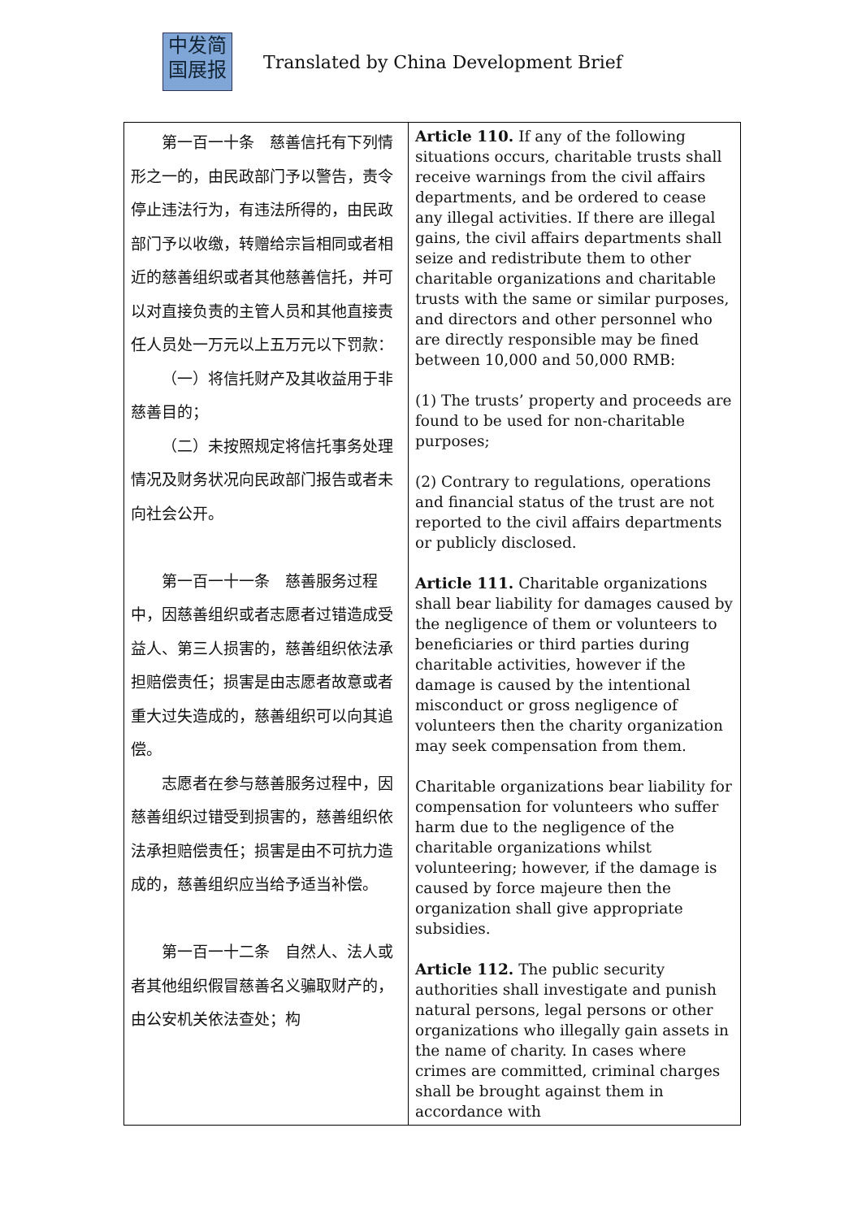中发简
国展报
Translated by China Development Brief
| 第一百一十条 慈善信托有下列情形之一的，由民政部门予以警告，责令停止违法行为，有违法所得的，由民政部门予以收缴，转赠给宗旨相同或者相近的慈善组织或者其他慈善信托，并可以对直接负责的主管人员和其他直接责任人员处一万元以上五万元以下罚款： （一）将信托财产及其收益用于非慈善目的； （二）未按照规定将信托事务处理情况及财务状况向民政部门报告或者未向社会公开。 第一百一十一条 慈善服务过程中，因慈善组织或者志愿者过错造成受益人、第三人损害的，慈善组织依法承担赔偿责任；损害是由志愿者故意或者重大过失造成的，慈善组织可以向其追偿。 志愿者在参与慈善服务过程中，因慈善组织过错受到损害的，慈善组织依法承担赔偿责任；损害是由不可抗力造成的，慈善组织应当给予适当补偿。 第一百一十二条 自然人、法人或者其他组织假冒慈善名义骗取财产的，由公安机关依法查处；构 | Article 110. If any of the following situations occurs, charitable trusts shall receive warnings from the civil affairs departments, and be ordered to cease any illegal activities. If there are illegal gains, the civil affairs departments shall seize and redistribute them to other charitable organizations and charitable trusts with the same or similar purposes, and directors and other personnel who are directly responsible may be fined between 10,000 and 50,000 RMB: (1) The trusts’ property and proceeds are found to be used for non-charitable purposes; (2) Contrary to regulations, operations and financial status of the trust are not reported to the civil affairs departments or publicly disclosed. Article 111. Charitable organizations shall bear liability for damages caused by the negligence of them or volunteers to beneficiaries or third parties during charitable activities, however if the damage is caused by the intentional misconduct or gross negligence of volunteers then the charity organization may seek compensation from them. Charitable organizations bear liability for compensation for volunteers who suffer harm due to the negligence of the charitable organizations whilst volunteering; however, if the damage is caused by force majeure then the organization shall give appropriate subsidies. Article 112. The public security authorities shall investigate and punish natural persons, legal persons or other organizations who illegally gain assets in the name of charity. In cases where crimes are committed, criminal charges shall be brought against them in accordance with |